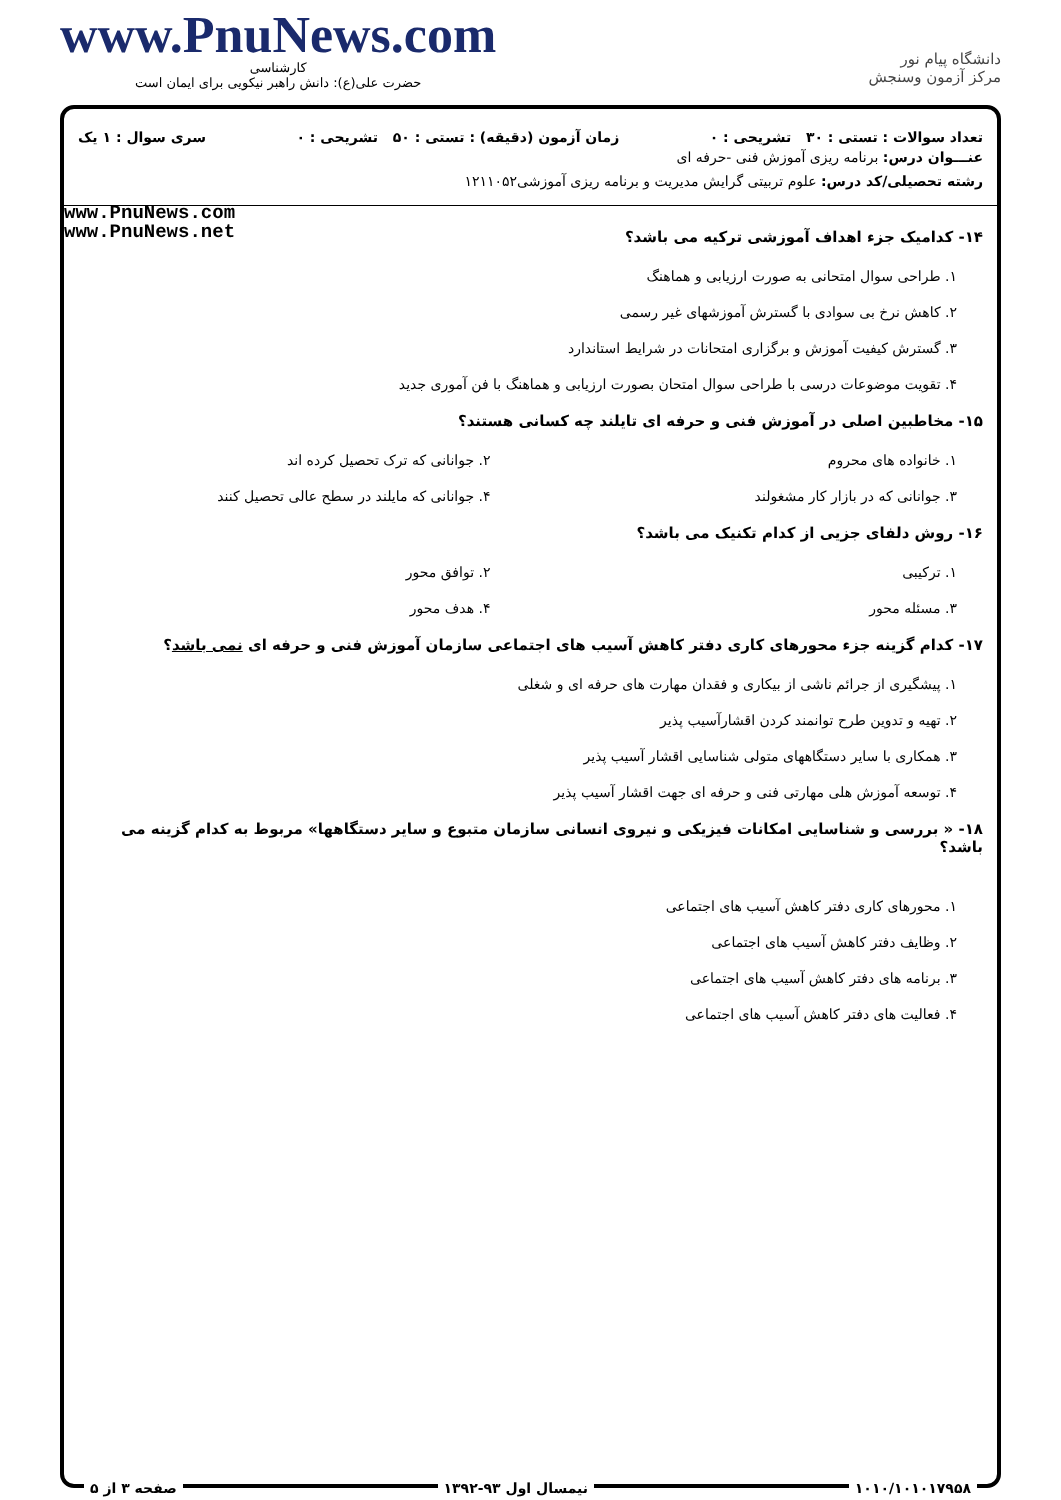www.PnuNews.com
کارشناسی
حضرت علی(ع): دانش راهبر نیکویی برای ایمان است
دانشگاه پیام نور
مرکز آزمون وسنجش
تعداد سوالات : تستی : ۳۰ تشریحی : ۰ زمان آزمون (دقیقه) : تستی : ۵۰ تشریحی : ۰ سری سوال : ۱ یک
عنـــوان درس: برنامه ریزی آموزش فنی -حرفه ای
رشته تحصیلی/کد درس: علوم تربیتی گرایش مدیریت و برنامه ریزی آموزشی۱۲۱۱۰۵۲
www.PnuNews.com
www.PnuNews.net
۱۴- کدامیک جزء اهداف آموزشی ترکیه می باشد؟
۱. طراحی سوال امتحانی به صورت ارزیابی و هماهنگ
۲. کاهش نرخ بی سوادی با گسترش آموزشهای غیر رسمی
۳. گسترش کیفیت آموزش و برگزاری امتحانات در شرایط استاندارد
۴. تقویت موضوعات درسی با طراحی سوال امتحان بصورت ارزیابی و هماهنگ با فن آموری جدید
۱۵- مخاطبین اصلی در آموزش فنی و حرفه ای تایلند چه کسانی هستند؟
۱. خانواده های محروم ۲. جوانانی که ترک تحصیل کرده اند
۳. جوانانی که در بازار کار مشغولند ۴. جوانانی که مایلند در سطح عالی تحصیل کنند
۱۶- روش دلفای جزیی از کدام تکنیک می باشد؟
۱. ترکیبی ۲. توافق محور
۳. مسئله محور ۴. هدف محور
۱۷- کدام گزینه جزء محورهای کاری دفتر کاهش آسیب های اجتماعی سازمان آموزش فنی و حرفه ای نمی باشد؟
۱. پیشگیری از جرائم ناشی از بیکاری و فقدان مهارت های حرفه ای و شغلی
۲. تهیه و تدوین طرح توانمند کردن اقشارآسیب پذیر
۳. همکاری با سایر دستگاههای متولی شناسایی اقشار آسیب پذیر
۴. توسعه آموزش هلی مهارتی فنی و حرفه ای جهت اقشار آسیب پذیر
۱۸- « بررسی و شناسایی امکانات فیزیکی و نیروی انسانی سازمان متبوع و سایر دستگاهها» مربوط به کدام گزینه می باشد؟
۱. محورهای کاری دفتر کاهش آسیب های اجتماعی
۲. وظایف دفتر کاهش آسیب های اجتماعی
۳. برنامه های دفتر کاهش آسیب های اجتماعی
۴. فعالیت های دفتر کاهش آسیب های اجتماعی
۱۰۱۰/۱۰۱۰۱۷۹۵۸ نیمسال اول ۹۳-۱۳۹۲ صفحه ۳ از ۵